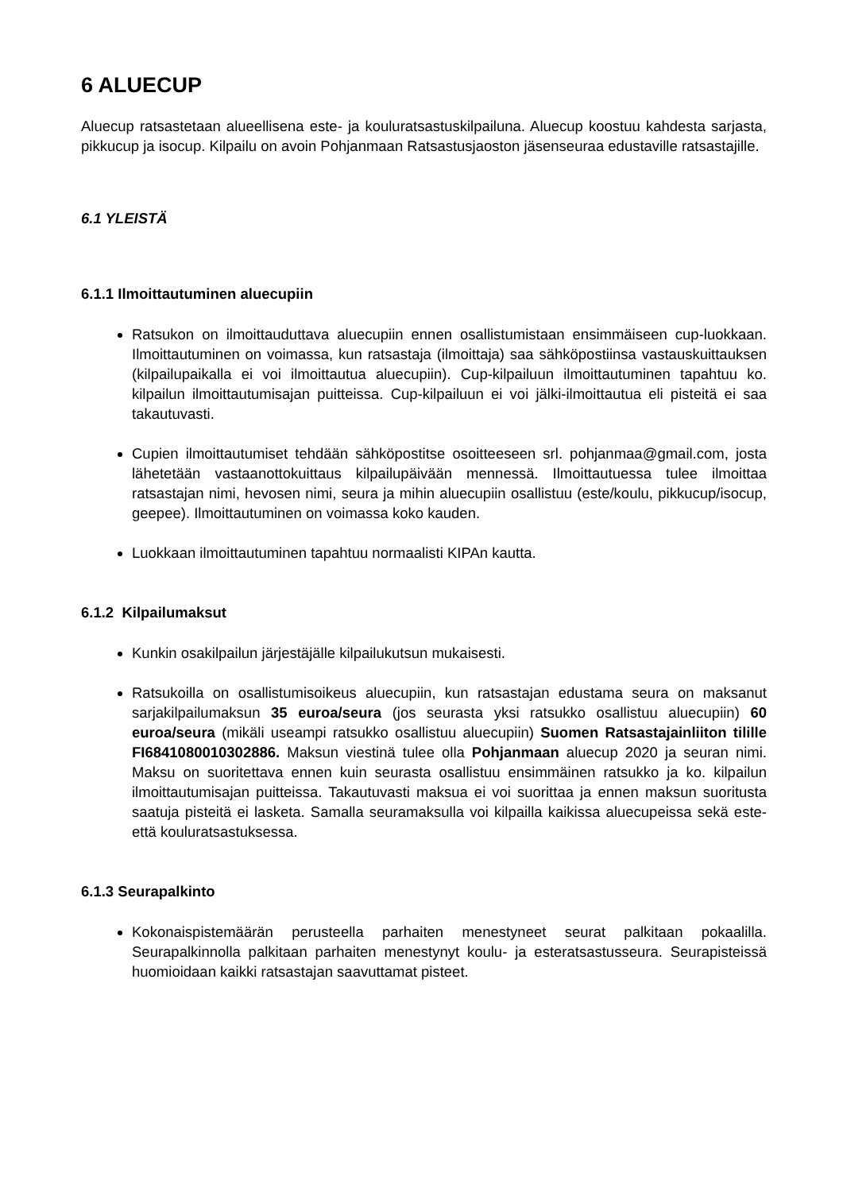6 ALUECUP
Aluecup ratsastetaan alueellisena este- ja kouluratsastuskilpailuna. Aluecup koostuu kahdesta sarjasta, pikkucup ja isocup. Kilpailu on avoin Pohjanmaan Ratsastusjaoston jäsenseuraa edustaville ratsastajille.
6.1 YLEISTÄ
6.1.1 Ilmoittautuminen aluecupiin
Ratsukon on ilmoittauduttava aluecupiin ennen osallistumistaan ensimmäiseen cup-luokkaan. Ilmoittautuminen on voimassa, kun ratsastaja (ilmoittaja) saa sähköpostiinsa vastauskuittauksen (kilpailupaikalla ei voi ilmoittautua aluecupiin). Cup-kilpailuun ilmoittautuminen tapahtuu ko. kilpailun ilmoittautumisajan puitteissa. Cup-kilpailuun ei voi jälki-ilmoittautua eli pisteitä ei saa takautuvasti.
Cupien ilmoittautumiset tehdään sähköpostitse osoitteeseen srl. pohjanmaa@gmail.com, josta lähetetään vastaanottokuittaus kilpailupäivään mennessä. Ilmoittautuessa tulee ilmoittaa ratsastajan nimi, hevosen nimi, seura ja mihin aluecupiin osallistuu (este/koulu, pikkucup/isocup, geepee). Ilmoittautuminen on voimassa koko kauden.
Luokkaan ilmoittautuminen tapahtuu normaalisti KIPAn kautta.
6.1.2 Kilpailumaksut
Kunkin osakilpailun järjestäjälle kilpailukutsun mukaisesti.
Ratsukoilla on osallistumisoikeus aluecupiin, kun ratsastajan edustama seura on maksanut sarjakilpailumaksun 35 euroa/seura (jos seurasta yksi ratsukko osallistuu aluecupiin) 60 euroa/seura (mikäli useampi ratsukko osallistuu aluecupiin) Suomen Ratsastajainliiton tilille FI6841080010302886. Maksun viestinä tulee olla Pohjanmaan aluecup 2020 ja seuran nimi. Maksu on suoritettava ennen kuin seurasta osallistuu ensimmäinen ratsukko ja ko. kilpailun ilmoittautumisajan puitteissa. Takautuvasti maksua ei voi suorittaa ja ennen maksun suoritusta saatuja pisteitä ei lasketa. Samalla seuramaksulla voi kilpailla kaikissa aluecupeissa sekä este- että kouluratsastuksessa.
6.1.3 Seurapalkinto
Kokonaispistemäärän perusteella parhaiten menestyneet seurat palkitaan pokaalilla. Seurapalkinnolla palkitaan parhaiten menestynyt koulu- ja esteratsastusseura. Seurapisteissä huomioidaan kaikki ratsastajan saavuttamat pisteet.